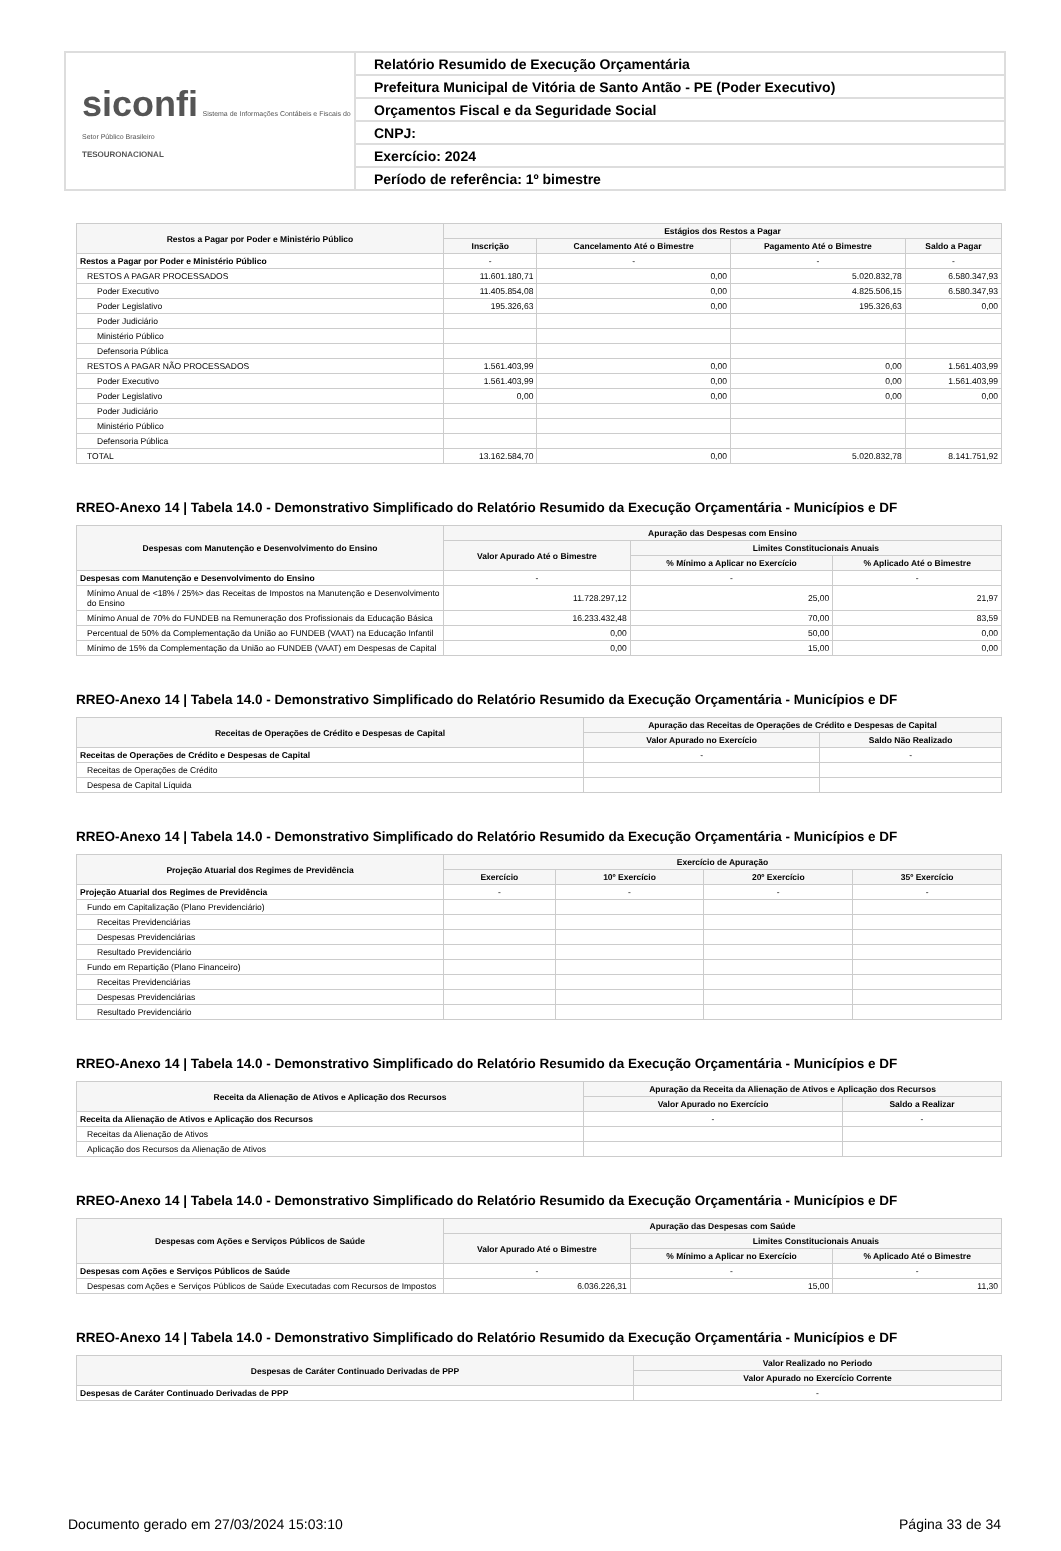siconfi Sistema de Informações Contábeis e Fiscais do Setor Público Brasileiro
TESOURONACIONAL
Relatório Resumido de Execução Orçamentária
Prefeitura Municipal de Vitória de Santo Antão - PE (Poder Executivo)
Orçamentos Fiscal e da Seguridade Social
CNPJ:
Exercício: 2024
Período de referência: 1º bimestre
| Restos a Pagar por Poder e Ministério Público | Estágios dos Restos a Pagar | | | |
| --- | --- | --- | --- | --- |
| | Inscrição | Cancelamento Até o Bimestre | Pagamento Até o Bimestre | Saldo a Pagar |
| Restos a Pagar por Poder e Ministério Público | - | - | - | - |
| RESTOS A PAGAR PROCESSADOS | 11.601.180,71 | 0,00 | 5.020.832,78 | 6.580.347,93 |
| Poder Executivo | 11.405.854,08 | 0,00 | 4.825.506,15 | 6.580.347,93 |
| Poder Legislativo | 195.326,63 | 0,00 | 195.326,63 | 0,00 |
| Poder Judiciário | | | | |
| Ministério Público | | | | |
| Defensoria Pública | | | | |
| RESTOS A PAGAR NÃO PROCESSADOS | 1.561.403,99 | 0,00 | 0,00 | 1.561.403,99 |
| Poder Executivo | 1.561.403,99 | 0,00 | 0,00 | 1.561.403,99 |
| Poder Legislativo | 0,00 | 0,00 | 0,00 | 0,00 |
| Poder Judiciário | | | | |
| Ministério Público | | | | |
| Defensoria Pública | | | | |
| TOTAL | 13.162.584,70 | 0,00 | 5.020.832,78 | 8.141.751,92 |
RREO-Anexo 14 | Tabela 14.0 - Demonstrativo Simplificado do Relatório Resumido da Execução Orçamentária - Municípios e DF
| Despesas com Manutenção e Desenvolvimento do Ensino | Apuração das Despesas com Ensino | | |
| --- | --- | --- | --- |
| | Valor Apurado Até o Bimestre | Limites Constitucionais Anuais | |
| | | % Mínimo a Aplicar no Exercício | % Aplicado Até o Bimestre |
| Despesas com Manutenção e Desenvolvimento do Ensino | - | - | - |
| Mínimo Anual de <18% / 25%> das Receitas de Impostos na Manutenção e Desenvolvimento do Ensino | 11.728.297,12 | 25,00 | 21,97 |
| Mínimo Anual de 70% do FUNDEB na Remuneração dos Profissionais da Educação Básica | 16.233.432,48 | 70,00 | 83,59 |
| Percentual de 50% da Complementação da União ao FUNDEB (VAAT) na Educação Infantil | 0,00 | 50,00 | 0,00 |
| Mínimo de 15% da Complementação da União ao FUNDEB (VAAT) em Despesas de Capital | 0,00 | 15,00 | 0,00 |
RREO-Anexo 14 | Tabela 14.0 - Demonstrativo Simplificado do Relatório Resumido da Execução Orçamentária - Municípios e DF
| Receitas de Operações de Crédito e Despesas de Capital | Apuração das Receitas de Operações de Crédito e Despesas de Capital | |
| --- | --- | --- |
| | Valor Apurado no Exercício | Saldo Não Realizado |
| Receitas de Operações de Crédito e Despesas de Capital | - | - |
| Receitas de Operações de Crédito | | |
| Despesa de Capital Líquida | | |
RREO-Anexo 14 | Tabela 14.0 - Demonstrativo Simplificado do Relatório Resumido da Execução Orçamentária - Municípios e DF
| Projeção Atuarial dos Regimes de Previdência | Exercício de Apuração | | | |
| --- | --- | --- | --- | --- |
| | Exercício | 10º Exercício | 20º Exercício | 35º Exercício |
| Projeção Atuarial dos Regimes de Previdência | - | - | - | - |
| Fundo em Capitalização (Plano Previdenciário) | | | | |
| Receitas Previdenciárias | | | | |
| Despesas Previdenciárias | | | | |
| Resultado Previdenciário | | | | |
| Fundo em Repartição (Plano Financeiro) | | | | |
| Receitas Previdenciárias | | | | |
| Despesas Previdenciárias | | | | |
| Resultado Previdenciário | | | | |
RREO-Anexo 14 | Tabela 14.0 - Demonstrativo Simplificado do Relatório Resumido da Execução Orçamentária - Municípios e DF
| Receita da Alienação de Ativos e Aplicação dos Recursos | Apuração da Receita da Alienação de Ativos e Aplicação dos Recursos | |
| --- | --- | --- |
| | Valor Apurado no Exercício | Saldo a Realizar |
| Receita da Alienação de Ativos e Aplicação dos Recursos | - | - |
| Receitas da Alienação de Ativos | | |
| Aplicação dos Recursos da Alienação de Ativos | | |
RREO-Anexo 14 | Tabela 14.0 - Demonstrativo Simplificado do Relatório Resumido da Execução Orçamentária - Municípios e DF
| Despesas com Ações e Serviços Públicos de Saúde | Apuração das Despesas com Saúde | | |
| --- | --- | --- | --- |
| | Valor Apurado Até o Bimestre | Limites Constitucionais Anuais | |
| | | % Mínimo a Aplicar no Exercício | % Aplicado Até o Bimestre |
| Despesas com Ações e Serviços Públicos de Saúde | - | - | - |
| Despesas com Ações e Serviços Públicos de Saúde Executadas com Recursos de Impostos | 6.036.226,31 | 15,00 | 11,30 |
RREO-Anexo 14 | Tabela 14.0 - Demonstrativo Simplificado do Relatório Resumido da Execução Orçamentária - Municípios e DF
| Despesas de Caráter Continuado Derivadas de PPP | Valor Realizado no Periodo |
| --- | --- |
| | Valor Apurado no Exercício Corrente |
| Despesas de Caráter Continuado Derivadas de PPP | - |
Documento gerado em 27/03/2024 15:03:10 Página 33 de 34